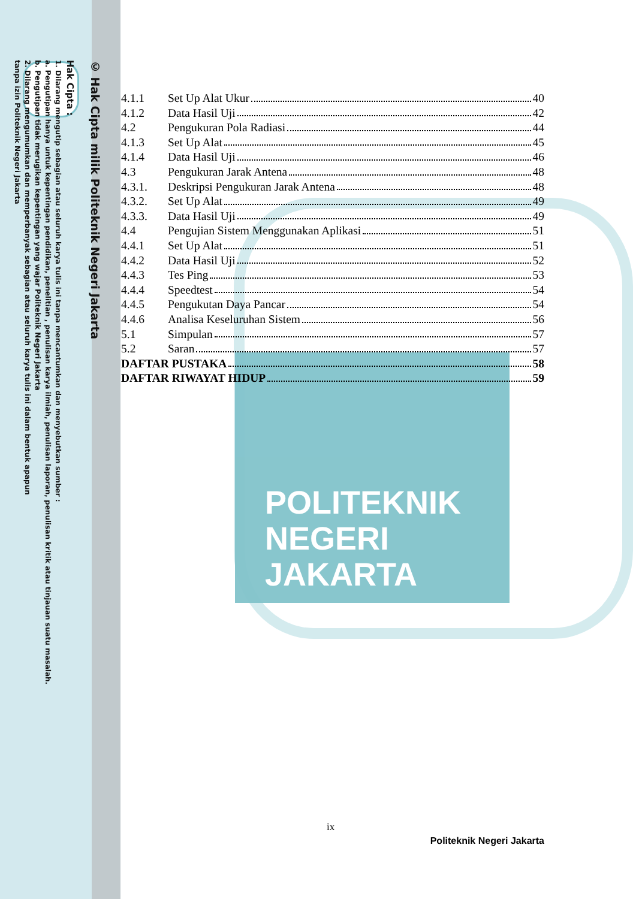POLITEKNIK
NEGERI
JAKARTA
© Hak Cipta milik Politeknik Negeri Jakarta
Hak Cipta :
1. Dilarang mengutip sebagian atau seluruh karya tulis ini tanpa mencantumkan dan menyebutkan sumber :
a. Pengutipan hanya untuk kepentingan pendidikan, penelitian , penulisan karya ilmiah, penulisan laporan, penulisan kritik atau tinjauan suatu masalah.
b. Pengutipan tidak merugikan kepentingan yang wajar Politeknik Negeri Jakarta
2. Dilarang mengumumkan dan memperbanyak sebagian atau seluruh karya tulis ini dalam bentuk apapun
tanpa izin Politeknik Negeri Jakarta
4.1.1 Set Up Alat Ukur 40
4.1.2 Data Hasil Uji 42
4.2 Pengukuran Pola Radiasi 44
4.1.3 Set Up Alat 45
4.1.4 Data Hasil Uji 46
4.3 Pengukuran Jarak Antena 48
4.3.1. Deskripsi Pengukuran Jarak Antena 48
4.3.2. Set Up Alat 49
4.3.3. Data Hasil Uji 49
4.4 Pengujian Sistem Menggunakan Aplikasi 51
4.4.1 Set Up Alat 51
4.4.2 Data Hasil Uji 52
4.4.3 Tes Ping 53
4.4.4 Speedtest 54
4.4.5 Pengukutan Daya Pancar 54
4.4.6 Analisa Keseluruhan Sistem 56
5.1 Simpulan 57
5.2 Saran 57
DAFTAR PUSTAKA 58
DAFTAR RIWAYAT HIDUP 59
ix
Politeknik Negeri Jakarta